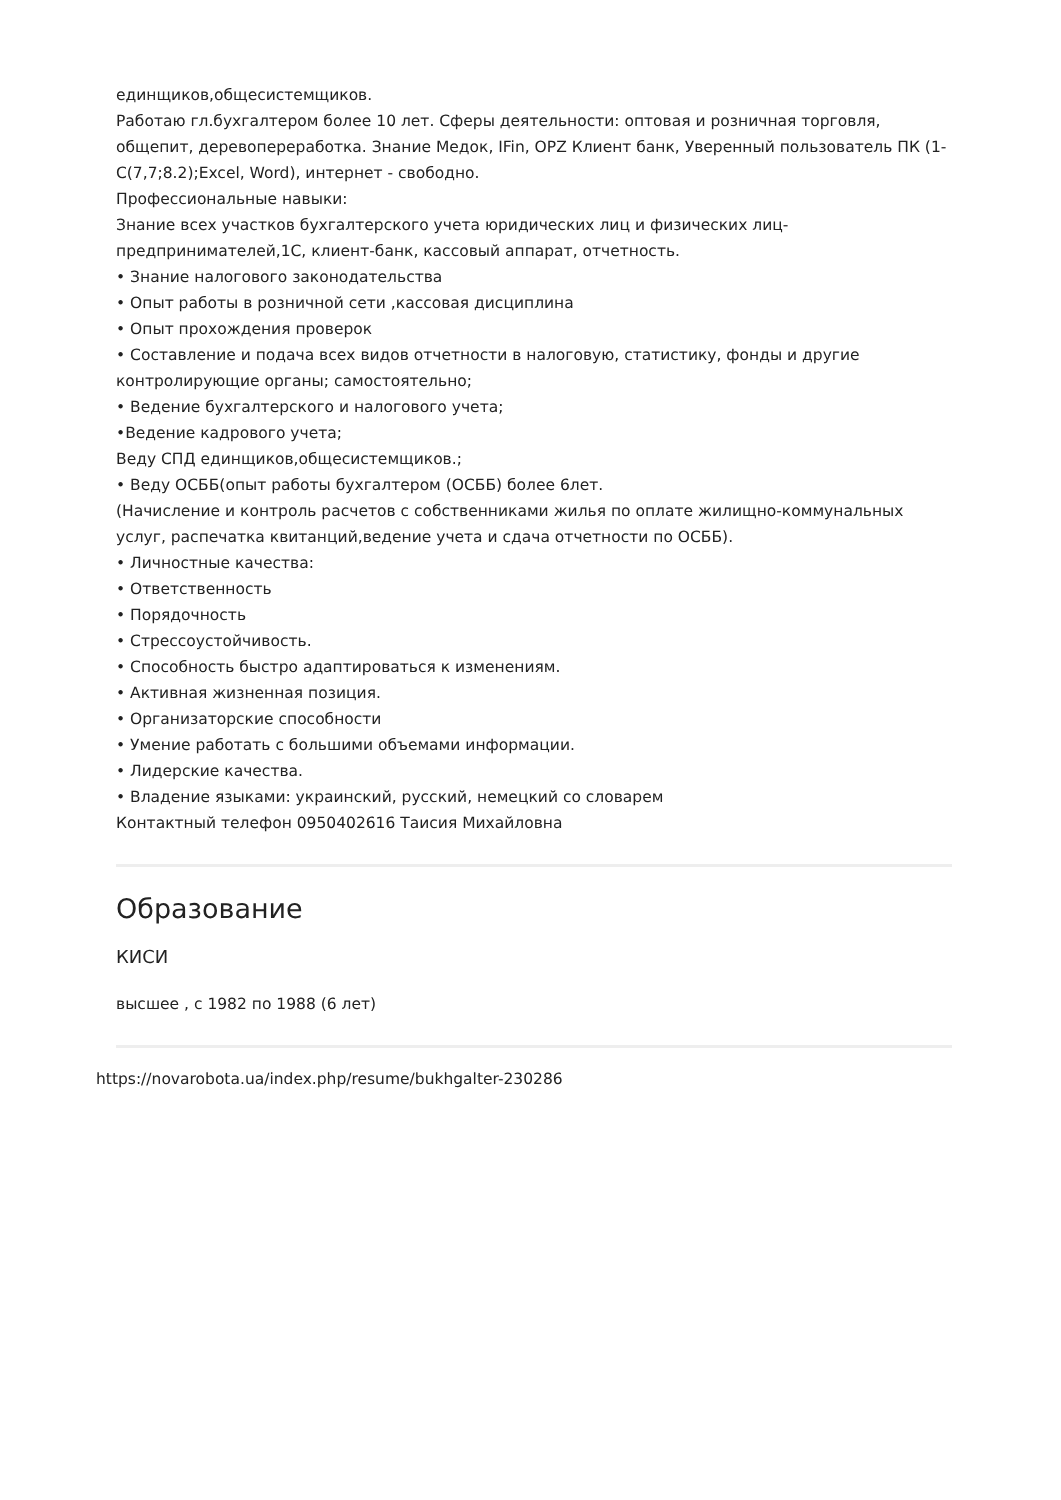единщиков,общесистемщиков.
Работаю гл.бухгалтером более 10 лет. Сферы деятельности: оптовая и розничная торговля, общепит, деревопереработка. Знание Медок, IFin, OPZ Клиент банк, Уверенный пользователь ПК (1-С(7,7;8.2);Excel, Word), интернет - свободно.
Профессиональные навыки:
Знание всех участков бухгалтерского учета юридических лиц и физических лиц-предпринимателей,1С, клиент-банк, кассовый аппарат, отчетность.
• Знание налогового законодательства
• Опыт работы в розничной сети ,кассовая дисциплина
• Опыт прохождения проверок
• Составление и подача всех видов отчетности в налоговую, статистику, фонды и другие контролирующие органы; самостоятельно;
• Ведение бухгалтерского и налогового учета;
•Ведение кадрового учета;
Веду СПД единщиков,общесистемщиков.;
• Веду ОСББ(опыт работы бухгалтером (ОСББ) более 6лет.
(Начисление и контроль расчетов с собственниками жилья по оплате жилищно-коммунальных услуг, распечатка квитанций,ведение учета и сдача отчетности по ОСББ).
• Личностные качества:
• Ответственность
• Порядочность
• Стрессоустойчивость.
• Способность быстро адаптироваться к изменениям.
• Активная жизненная позиция.
• Организаторские способности
• Умение работать с большими объемами информации.
• Лидерские качества.
• Владение языками: украинский, русский, немецкий со словарем
Контактный телефон 0950402616 Таисия Михайловна
Образование
КИСИ
высшее , с 1982 по 1988 (6 лет)
https://novarobota.ua/index.php/resume/bukhgalter-230286